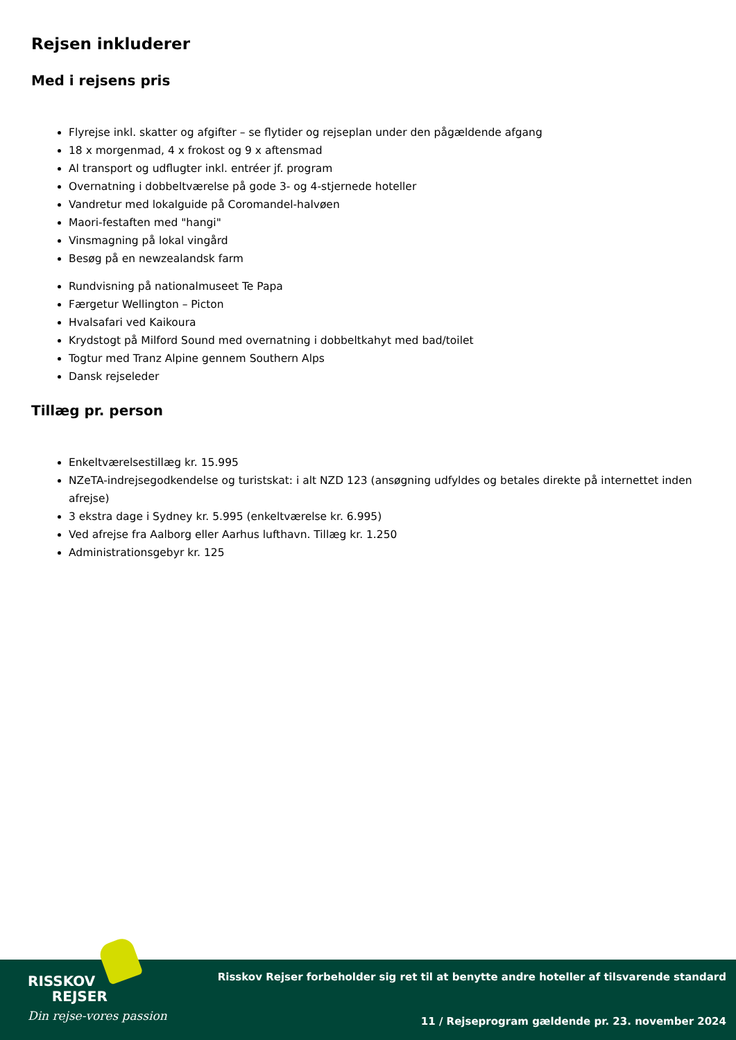Rejsen inkluderer
Med i rejsens pris
Flyrejse inkl. skatter og afgifter – se flytider og rejseplan under den pågældende afgang
18 x morgenmad, 4 x frokost og 9 x aftensmad
Al transport og udflugter inkl. entréer jf. program
Overnatning i dobbeltværelse på gode 3- og 4-stjernede hoteller
Vandretur med lokalguide på Coromandel-halvøen
Maori-festaften med "hangi"
Vinsmagning på lokal vingård
Besøg på en newzealandsk farm
Rundvisning på nationalmuseet Te Papa
Færgetur Wellington – Picton
Hvalsafari ved Kaikoura
Krydstogt på Milford Sound med overnatning i dobbeltkahyt med bad/toilet
Togtur med Tranz Alpine gennem Southern Alps
Dansk rejseleder
Tillæg pr. person
Enkeltværelsestillæg kr. 15.995
NZeTA-indrejsegodkendelse og turistskat: i alt NZD 123 (ansøgning udfyldes og betales direkte på internettet inden afrejse)
3 ekstra dage i Sydney kr. 5.995 (enkeltværelse kr. 6.995)
Ved afrejse fra Aalborg eller Aarhus lufthavn. Tillæg kr. 1.250
Administrationsgebyr kr. 125
RISSKOV
REJSER
Din rejse-vores passion
Risskov Rejser forbeholder sig ret til at benytte andre hoteller af tilsvarende standard
11 / Rejseprogram gældende pr. 23. november 2024